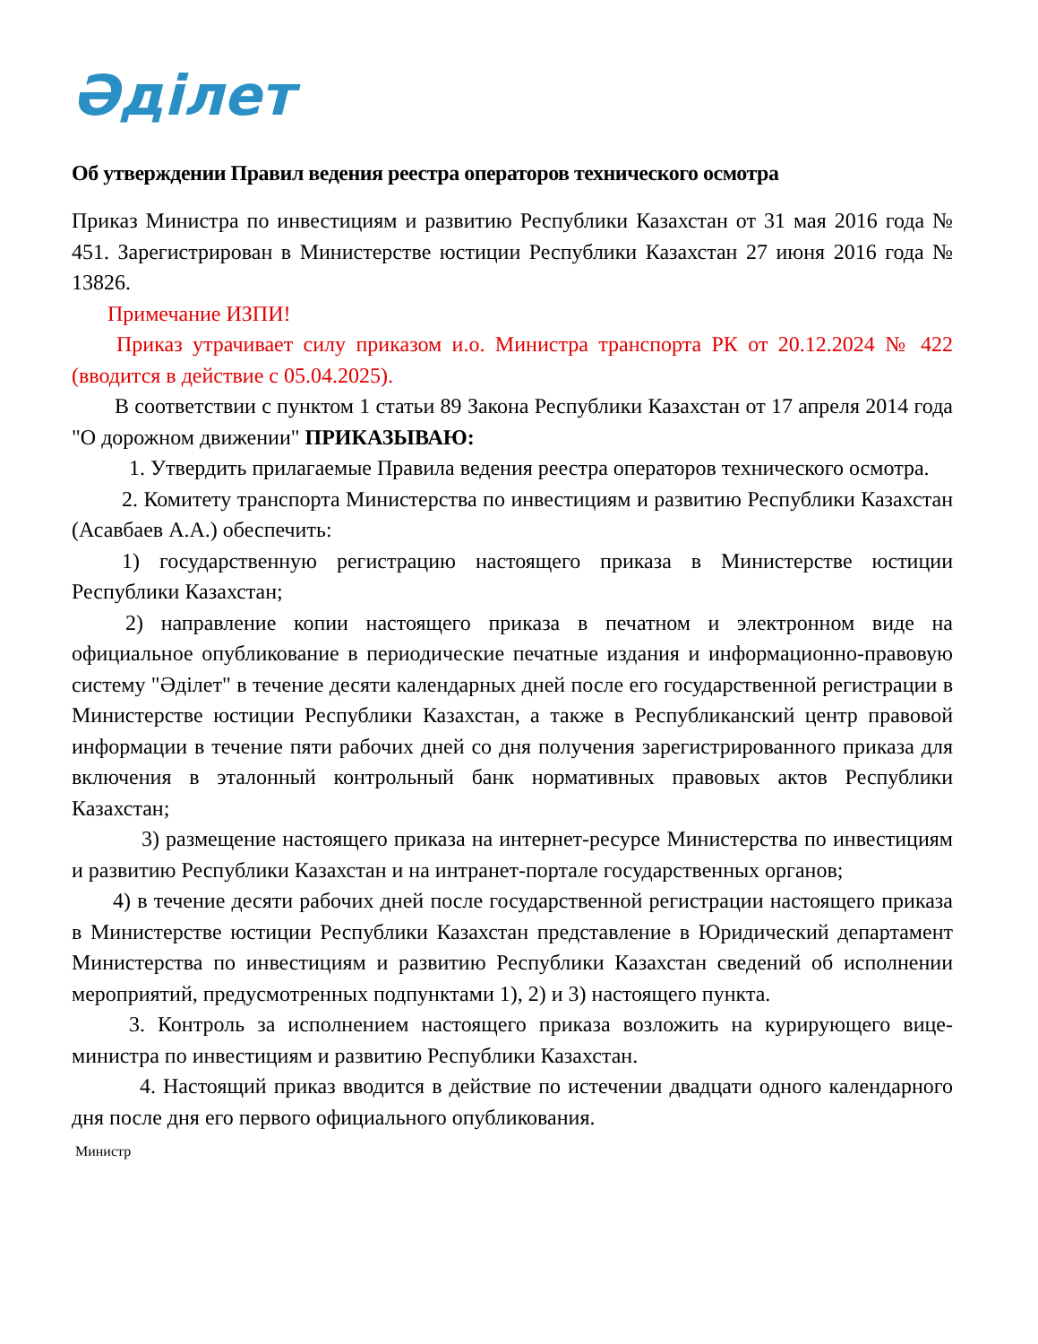Әділет
Об утверждении Правил ведения реестра операторов технического осмотра
Приказ Министра по инвестициям и развитию Республики Казахстан от 31 мая 2016 года № 451. Зарегистрирован в Министерстве юстиции Республики Казахстан 27 июня 2016 года № 13826.
Примечание ИЗПИ!
Приказ утрачивает силу приказом и.о. Министра транспорта РК от 20.12.2024 № 422 (вводится в действие с 05.04.2025).
В соответствии с пунктом 1 статьи 89 Закона Республики Казахстан от 17 апреля 2014 года "О дорожном движении" ПРИКАЗЫВАЮ:
1. Утвердить прилагаемые Правила ведения реестра операторов технического осмотра.
2. Комитету транспорта Министерства по инвестициям и развитию Республики Казахстан (Асавбаев А.А.) обеспечить:
1) государственную регистрацию настоящего приказа в Министерстве юстиции Республики Казахстан;
2) направление копии настоящего приказа в печатном и электронном виде на официальное опубликование в периодические печатные издания и информационно-правовую систему "Әділет" в течение десяти календарных дней после его государственной регистрации в Министерстве юстиции Республики Казахстан, а также в Республиканский центр правовой информации в течение пяти рабочих дней со дня получения зарегистрированного приказа для включения в эталонный контрольный банк нормативных правовых актов Республики Казахстан;
3) размещение настоящего приказа на интернет-ресурсе Министерства по инвестициям и развитию Республики Казахстан и на интранет-портале государственных органов;
4) в течение десяти рабочих дней после государственной регистрации настоящего приказа в Министерстве юстиции Республики Казахстан представление в Юридический департамент Министерства по инвестициям и развитию Республики Казахстан сведений об исполнении мероприятий, предусмотренных подпунктами 1), 2) и 3) настоящего пункта.
3. Контроль за исполнением настоящего приказа возложить на курирующего вице-министра по инвестициям и развитию Республики Казахстан.
4. Настоящий приказ вводится в действие по истечении двадцати одного календарного дня после дня его первого официального опубликования.
Министр